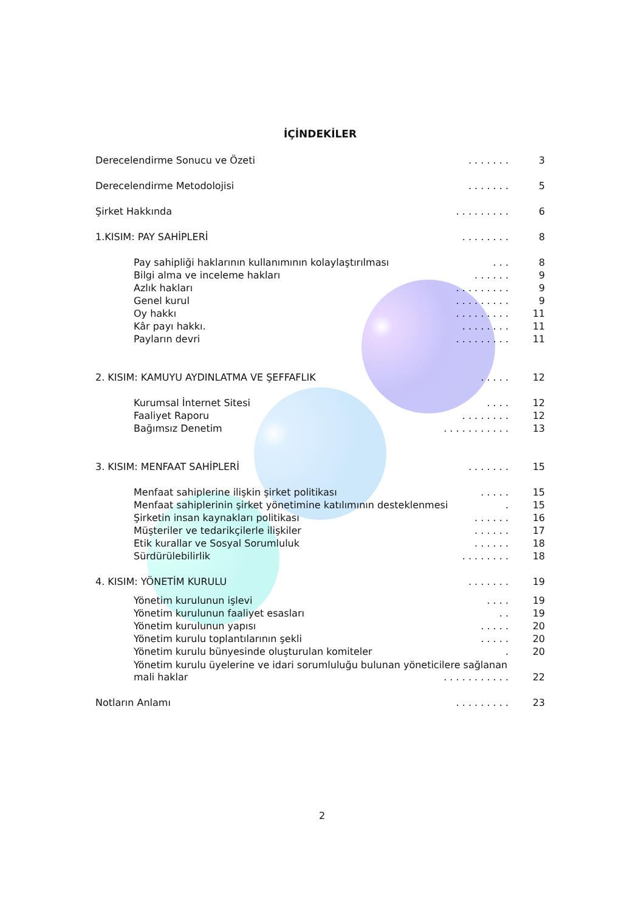İÇİNDEKİLER
Derecelendirme Sonucu ve Özeti. . . . . . . 3
Derecelendirme Metodolojisi. . . . . . . 5
Şirket Hakkında. . . . . . . . . 6
1.KISIM: PAY SAHİPLERİ. . . . . . . . 8
Pay sahipliği haklarının kullanımının kolaylaştırılması. . . 8
Bilgi alma ve inceleme hakları. . . . . . 9
Azlık hakları. . . . . . . . . 9
Genel kurul. . . . . . . . . 9
Oy hakkı. . . . . . . . . 11
Kâr payı hakkı.. . . . . . . . 11
Payların devri. . . . . . . . . 11
2. KISIM: KAMUYU AYDINLATMA VE ŞEFFAFLIK. . . . . 12
Kurumsal İnternet Sitesi. . . . 12
Faaliyet Raporu. . . . . . . . 12
Bağımsız Denetim. . . . . . . . . . . 13
3. KISIM: MENFAAT SAHİPLERİ. . . . . . . 15
Menfaat sahiplerine ilişkin şirket politikası. . . . . 15
Menfaat sahiplerinin şirket yönetimine katılımının desteklenmesi. 15
Şirketin insan kaynakları politikası. . . . . . 16
Müşteriler ve tedarikçilerle ilişkiler. . . . . . 17
Etik kurallar ve Sosyal Sorumluluk. . . . . . 18
Sürdürülebilirlik. . . . . . . . 18
4. KISIM: YÖNETİM KURULU. . . . . . . 19
Yönetim kurulunun işlevi. . . . 19
Yönetim kurulunun faaliyet esasları. . 19
Yönetim kurulunun yapısı. . . . . 20
Yönetim kurulu toplantılarının şekli. . . . . 20
Yönetim kurulu bünyesinde oluşturulan komiteler. 20
Yönetim kurulu üyelerine ve idari sorumluluğu bulunan yöneticilere sağlanan
mali haklar. . . . . . . . . . . 22
Notların Anlamı. . . . . . . . . 23
2